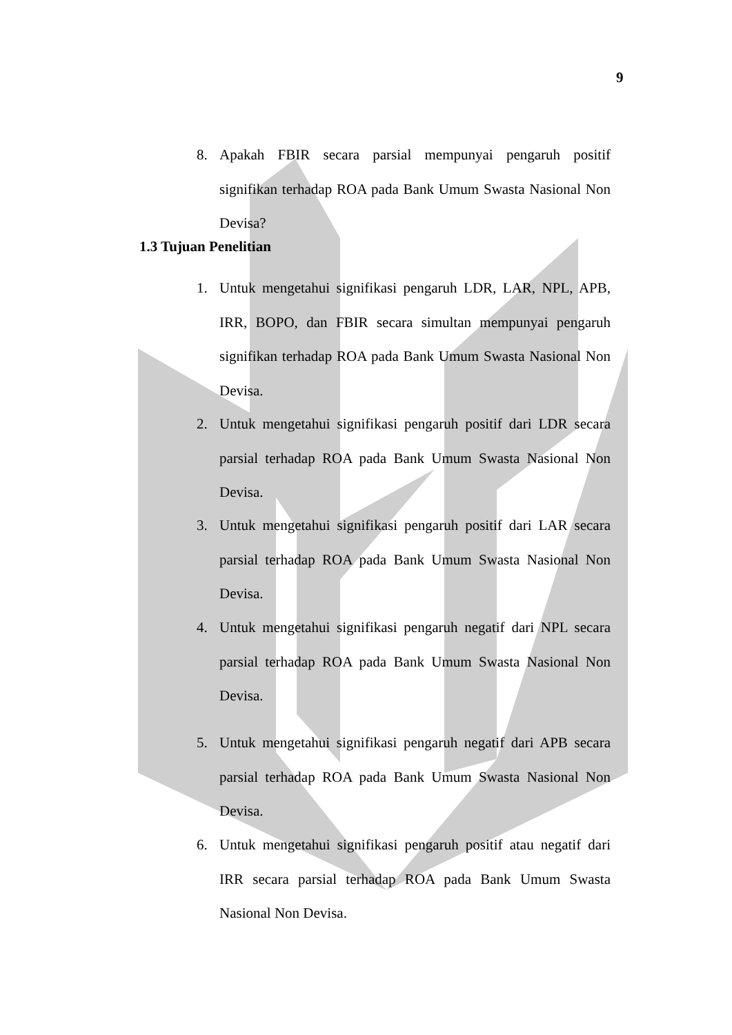9
8. Apakah FBIR secara parsial mempunyai pengaruh positif signifikan terhadap ROA pada Bank Umum Swasta Nasional Non Devisa?
1.3 Tujuan Penelitian
1. Untuk mengetahui signifikasi pengaruh LDR, LAR, NPL, APB, IRR, BOPO, dan FBIR secara simultan mempunyai pengaruh signifikan terhadap ROA pada Bank Umum Swasta Nasional Non Devisa.
2. Untuk mengetahui signifikasi pengaruh positif dari LDR secara parsial terhadap ROA pada Bank Umum Swasta Nasional Non Devisa.
3. Untuk mengetahui signifikasi pengaruh positif dari LAR secara parsial terhadap ROA pada Bank Umum Swasta Nasional Non Devisa.
4. Untuk mengetahui signifikasi pengaruh negatif dari NPL secara parsial terhadap ROA pada Bank Umum Swasta Nasional Non Devisa.
5. Untuk mengetahui signifikasi pengaruh negatif dari APB secara parsial terhadap ROA pada Bank Umum Swasta Nasional Non Devisa.
6. Untuk mengetahui signifikasi pengaruh positif atau negatif dari IRR secara parsial terhadap ROA pada Bank Umum Swasta Nasional Non Devisa.